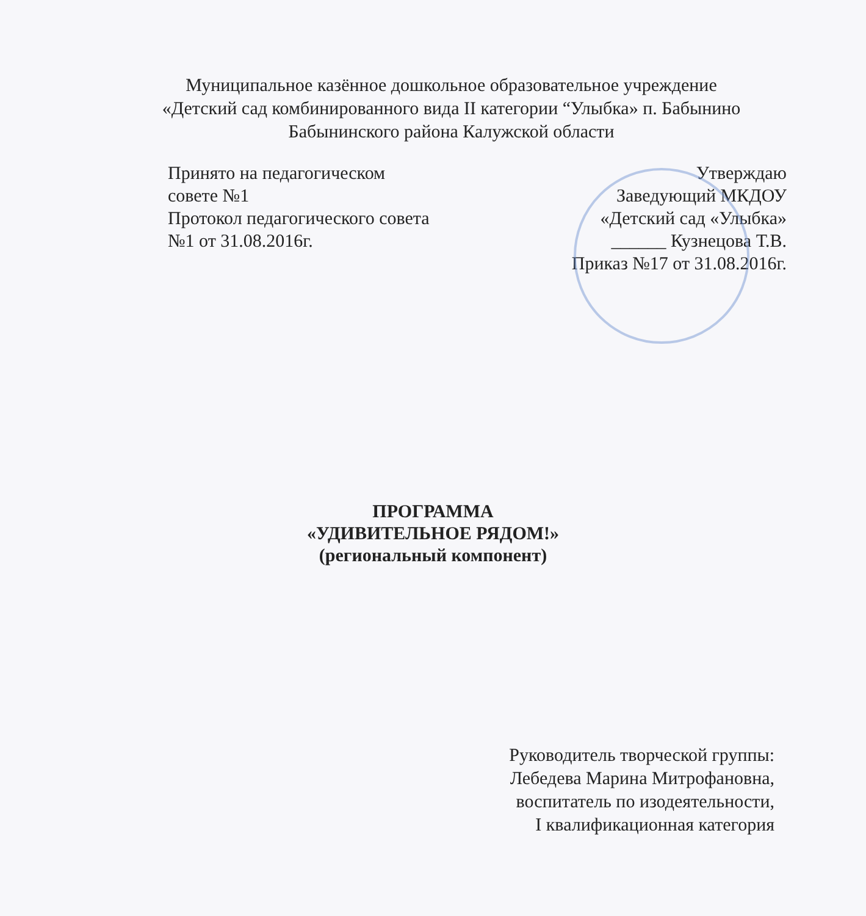Муниципальное казённое дошкольное образовательное учреждение
«Детский сад комбинированного вида II категории “Улыбка» п. Бабынино
Бабынинского района Калужской области
Принято на педагогическом
совете №1
Протокол педагогического совета
№1 от 31.08.2016г.
Утверждаю
Заведующий МКДОУ
«Детский сад «Улыбка»
______ Кузнецова Т.В.
Приказ №17 от 31.08.2016г.
ПРОГРАММА
«УДИВИТЕЛЬНОЕ РЯДОМ!»
(региональный компонент)
Руководитель творческой группы:
Лебедева Марина Митрофановна,
воспитатель по изодеятельности,
I квалификационная категория